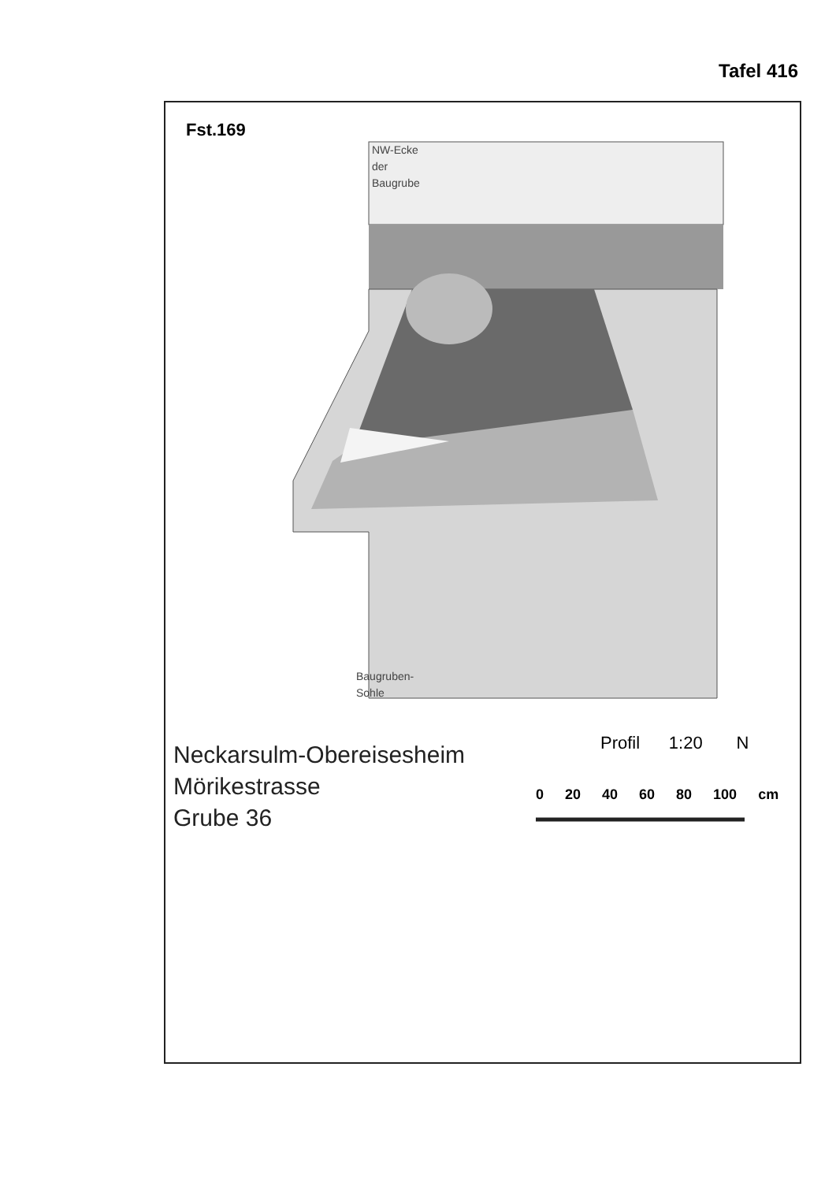Tafel 416
Fst.169
NW-Ecke
der
Baugrube
Baugruben-
Sohle
Neckarsulm-Obereisesheim
Mörikestrasse
Grube 36
Profil 1:20 N
0 20 40 60 80 100 cm